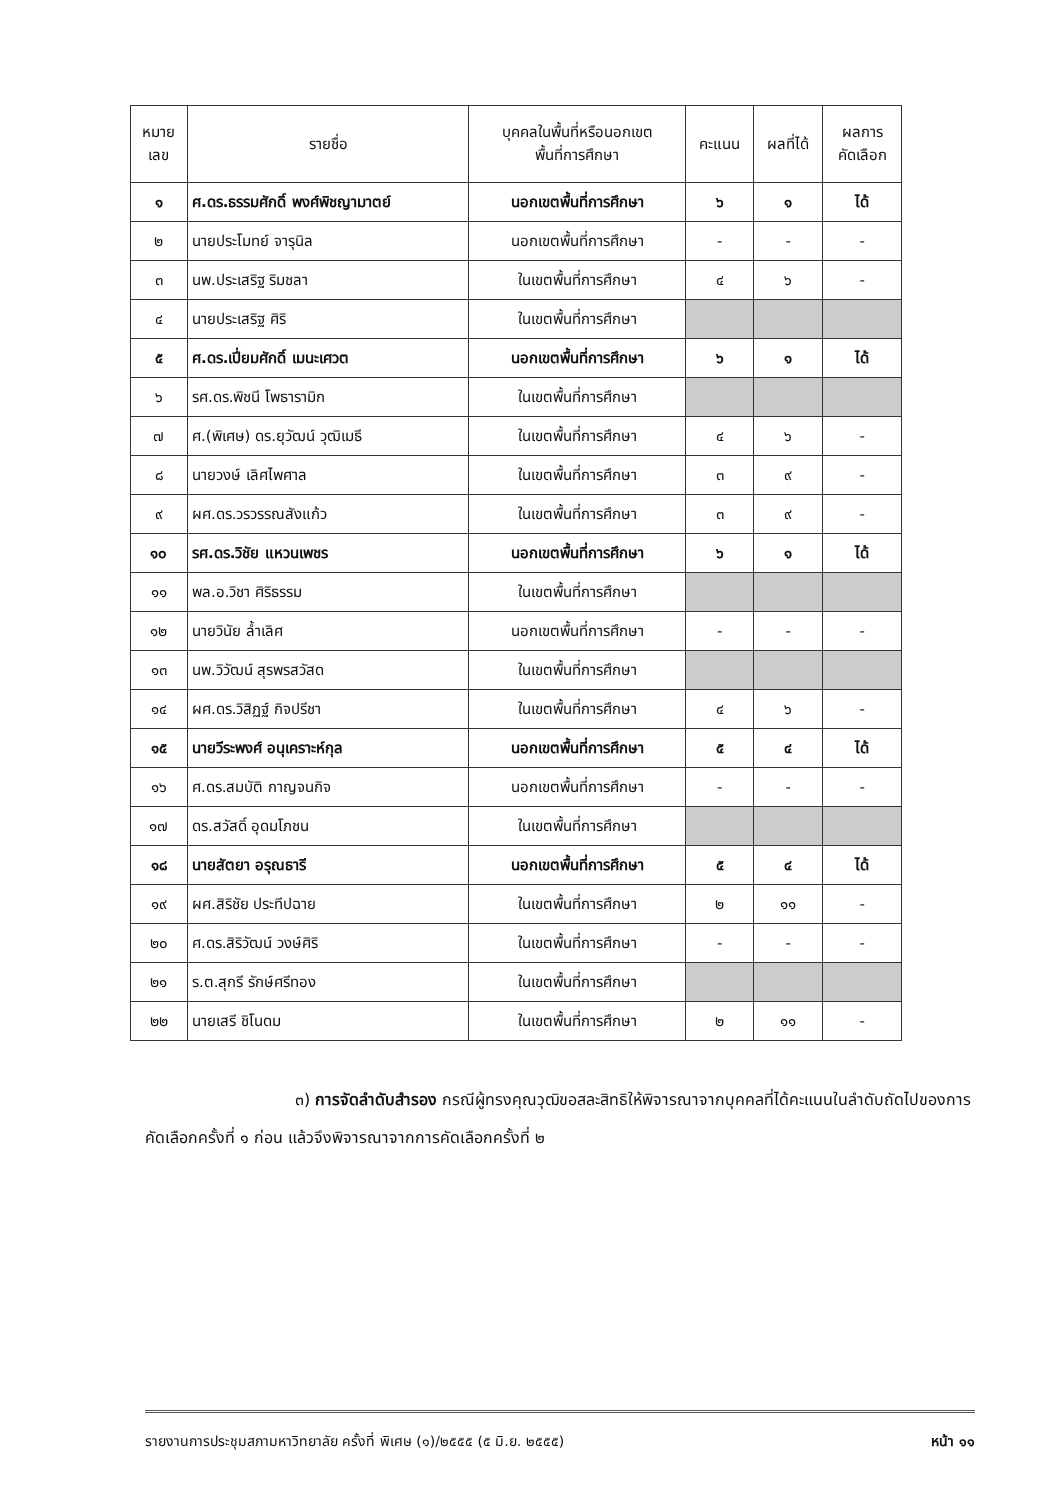| หมาย เลข | รายชื่อ | บุคคลในพื้นที่หรือนอกเขต พื้นที่การศึกษา | คะแนน | ผลที่ได้ | ผลการ คัดเลือก |
| --- | --- | --- | --- | --- | --- |
| ๑ | ศ.ดร.ธรรมศักดิ์ พงศ์พิชญามาตย์ | นอกเขตพื้นที่การศึกษา | ๖ | ๑ | ได้ |
| ๒ | นายประโมทย์ จารุนิล | นอกเขตพื้นที่การศึกษา | - | - | - |
| ๓ | นพ.ประเสริฐ ริมชลา | ในเขตพื้นที่การศึกษา | ๔ | ๖ | - |
| ๔ | นายประเสริฐ ศิริ | ในเขตพื้นที่การศึกษา | | | |
| ๕ | ศ.ดร.เปี่ยมศักดิ์ เมนะเศวต | นอกเขตพื้นที่การศึกษา | ๖ | ๑ | ได้ |
| ๖ | รศ.ดร.พิชนี โพธารามิก | ในเขตพื้นที่การศึกษา | | | |
| ๗ | ศ.(พิเศษ) ดร.ยุวัฒน์ วุฒิเมธี | ในเขตพื้นที่การศึกษา | ๔ | ๖ | - |
| ๘ | นายวงษ์ เลิศไพศาล | ในเขตพื้นที่การศึกษา | ๓ | ๙ | - |
| ๙ | ผศ.ดร.วรวรรณสังแก้ว | ในเขตพื้นที่การศึกษา | ๓ | ๙ | - |
| ๑๐ | รศ.ดร.วิชัย แหวนเพชร | นอกเขตพื้นที่การศึกษา | ๖ | ๑ | ได้ |
| ๑๑ | พล.อ.วิชา ศิริธรรม | ในเขตพื้นที่การศึกษา | | | |
| ๑๒ | นายวินัย ล้ำเลิศ | นอกเขตพื้นที่การศึกษา | - | - | - |
| ๑๓ | นพ.วิวัฒน์ สุรพรสวัสด | ในเขตพื้นที่การศึกษา | | | |
| ๑๔ | ผศ.ดร.วิสิฏฐ์ กิจปรีชา | ในเขตพื้นที่การศึกษา | ๔ | ๖ | - |
| ๑๕ | นายวีระพงศ์ อนุเคราะห์กุล | นอกเขตพื้นที่การศึกษา | ๕ | ๔ | ได้ |
| ๑๖ | ศ.ดร.สมบัติ กาญจนกิจ | นอกเขตพื้นที่การศึกษา | - | - | - |
| ๑๗ | ดร.สวัสดิ์ อุดมโภชน | ในเขตพื้นที่การศึกษา | | | |
| ๑๘ | นายสัตยา อรุณธารี | นอกเขตพื้นที่การศึกษา | ๕ | ๔ | ได้ |
| ๑๙ | ผศ.สิริชัย ประทีปฉาย | ในเขตพื้นที่การศึกษา | ๒ | ๑๑ | - |
| ๒๐ | ศ.ดร.สิริวัฒน์ วงษ์ศิริ | ในเขตพื้นที่การศึกษา | - | - | - |
| ๒๑ | ร.ต.สุกรี รักษ์ศรีทอง | ในเขตพื้นที่การศึกษา | | | |
| ๒๒ | นายเสรี ชิโนดม | ในเขตพื้นที่การศึกษา | ๒ | ๑๑ | - |
๓) การจัดลำดับสำรอง กรณีผู้ทรงคุณวุฒิขอสละสิทธิให้พิจารณาจากบุคคลที่ได้คะแนนในลำดับถัดไปของการคัดเลือกครั้งที่ ๑ ก่อน แล้วจึงพิจารณาจากการคัดเลือกครั้งที่ ๒
รายงานการประชุมสภามหาวิทยาลัย ครั้งที่ พิเศษ (๑)/๒๕๕๕ (๕ มิ.ย. ๒๕๕๕) หน้า ๑๑